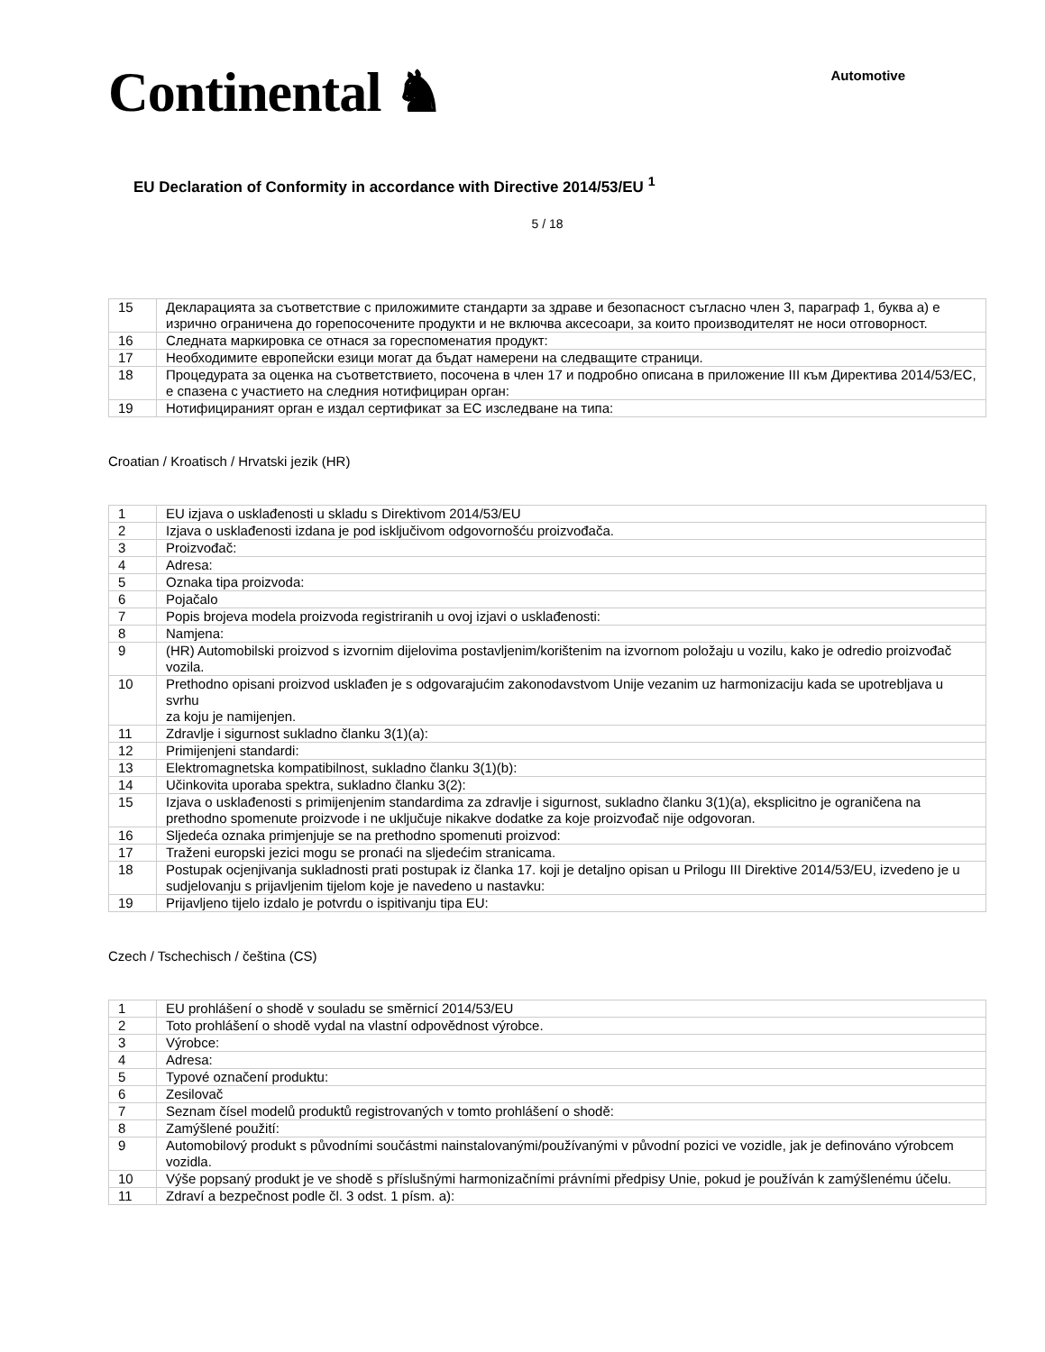Continental ♞
Automotive
EU Declaration of Conformity in accordance with Directive 2014/53/EU <sup>1</sup>
5 / 18
| 15 | Декларацията за съответствие с приложимите стандарти за здраве и безопасност съгласно член 3, параграф 1, буква а) е изрично ограничена до горепосочените продукти и не включва аксесоари, за които производителят не носи отговорност. |
| 16 | Следната маркировка се отнася за гореспоменатия продукт: |
| 17 | Необходимите европейски езици могат да бъдат намерени на следващите страници. |
| 18 | Процедурата за оценка на съответствието, посочена в член 17 и подробно описана в приложение III към Директива 2014/53/ЕС, е спазена с участието на следния нотифициран орган: |
| 19 | Нотифицираният орган е издал сертификат за ЕС изследване на типа: |
Croatian / Kroatisch / Hrvatski jezik (HR)
| 1 | EU izjava o usklađenosti u skladu s Direktivom 2014/53/EU |
| 2 | Izjava o usklađenosti izdana je pod isključivom odgovornošću proizvođača. |
| 3 | Proizvođač: |
| 4 | Adresa: |
| 5 | Oznaka tipa proizvoda: |
| 6 | Pojačalo |
| 7 | Popis brojeva modela proizvoda registriranih u ovoj izjavi o usklađenosti: |
| 8 | Namjena: |
| 9 | (HR) Automobilski proizvod s izvornim dijelovima postavljenim/korištenim na izvornom položaju u vozilu, kako je odredio proizvođač vozila. |
| 10 | Prethodno opisani proizvod usklađen je s odgovarajućim zakonodavstvom Unije vezanim uz harmonizaciju kada se upotrebljava u svrhu za koju je namijenjen. |
| 11 | Zdravlje i sigurnost sukladno članku 3(1)(a): |
| 12 | Primijenjeni standardi: |
| 13 | Elektromagnetska kompatibilnost, sukladno članku 3(1)(b): |
| 14 | Učinkovita uporaba spektra, sukladno članku 3(2): |
| 15 | Izjava o usklađenosti s primijenjenim standardima za zdravlje i sigurnost, sukladno članku 3(1)(a), eksplicitno je ograničena na prethodno spomenute proizvode i ne uključuje nikakve dodatke za koje proizvođač nije odgovoran. |
| 16 | Sljedeća oznaka primjenjuje se na prethodno spomenuti proizvod: |
| 17 | Traženi europski jezici mogu se pronaći na sljedećim stranicama. |
| 18 | Postupak ocjenjivanja sukladnosti prati postupak iz članka 17. koji je detaljno opisan u Prilogu III Direktive 2014/53/EU, izvedeno je u sudjelovanju s prijavljenim tijelom koje je navedeno u nastavku: |
| 19 | Prijavljeno tijelo izdalo je potvrdu o ispitivanju tipa EU: |
Czech / Tschechisch / čeština (CS)
| 1 | EU prohlášení o shodě v souladu se směrnicí 2014/53/EU |
| 2 | Toto prohlášení o shodě vydal na vlastní odpovědnost výrobce. |
| 3 | Výrobce: |
| 4 | Adresa: |
| 5 | Typové označení produktu: |
| 6 | Zesilovač |
| 7 | Seznam čísel modelů produktů registrovaných v tomto prohlášení o shodě: |
| 8 | Zamýšlené použití: |
| 9 | Automobilový produkt s původními součástmi nainstalovanými/používanými v původní pozici ve vozidle, jak je definováno výrobcem vozidla. |
| 10 | Výše popsaný produkt je ve shodě s příslušnými harmonizačními právními předpisy Unie, pokud je používán k zamýšlenému účelu. |
| 11 | Zdraví a bezpečnost podle čl. 3 odst. 1 písm. a): |